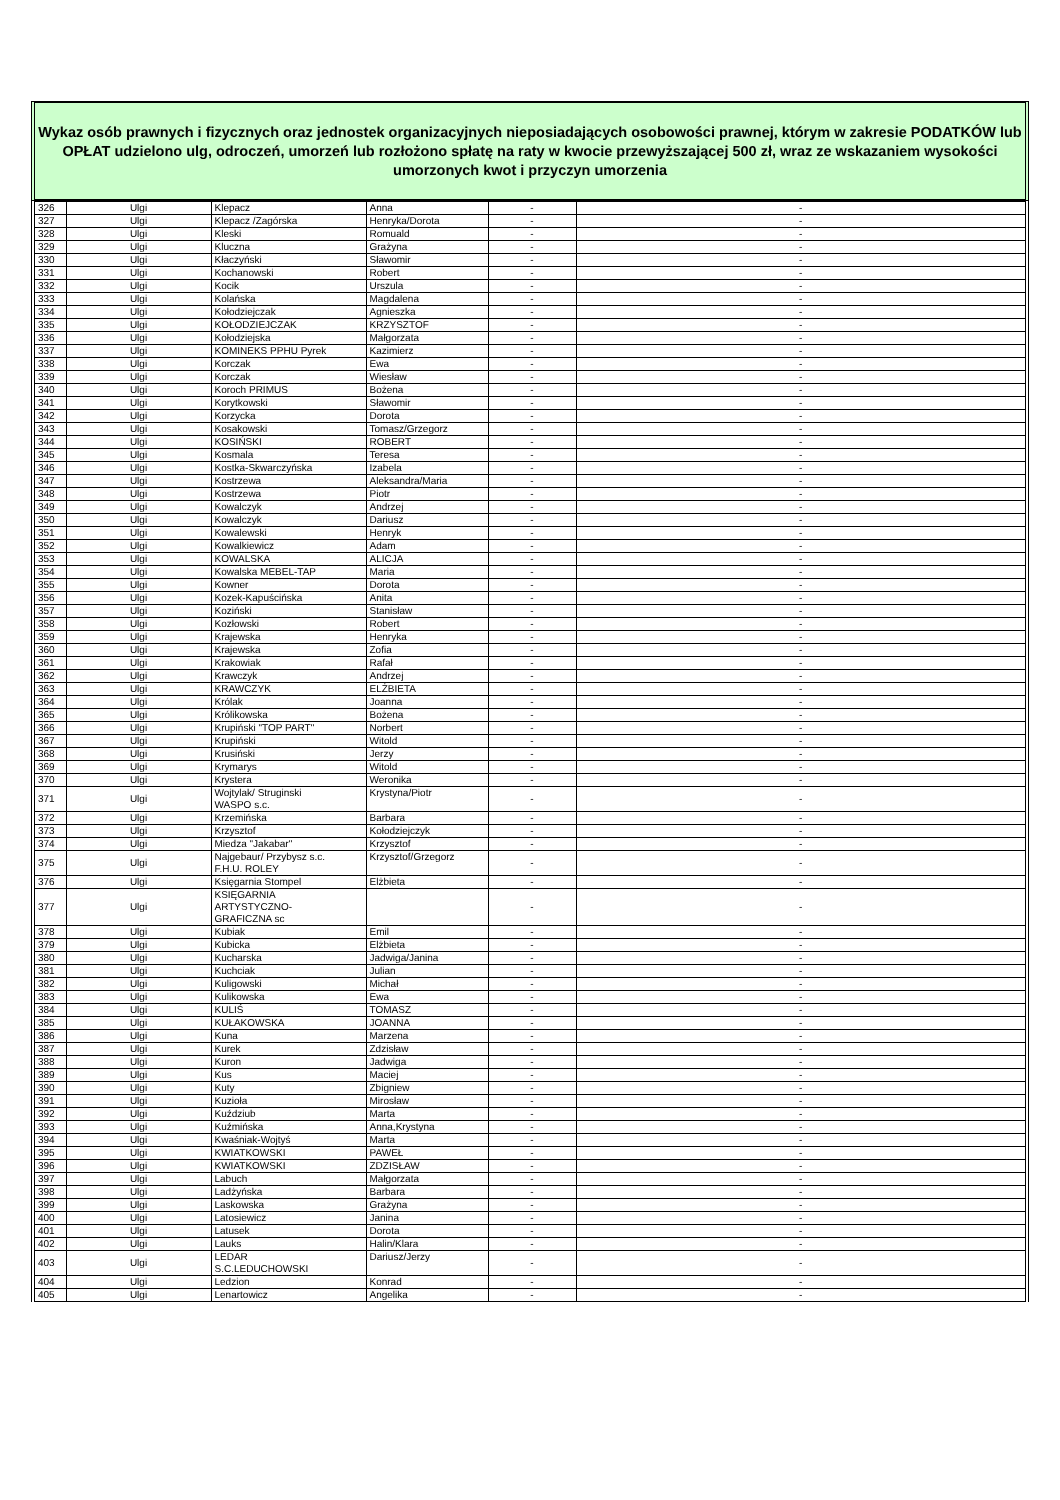Wykaz osób prawnych i fizycznych oraz jednostek organizacyjnych nieposiadających osobowości prawnej, którym w zakresie PODATKÓW lub OPŁAT udzielono ulg, odroczeń, umorzeń lub rozłożono spłatę na raty w kwocie przewyższającej 500 zł, wraz ze wskazaniem wysokości umorzonych kwot i przyczyn umorzenia
| 326 | Ulgi | Klepacz | Anna | - | - |
| 327 | Ulgi | Klepacz /Zagórska | Henryka/Dorota | - | - |
| 328 | Ulgi | Kleski | Romuald | - | - |
| 329 | Ulgi | Kluczna | Grażyna | - | - |
| 330 | Ulgi | Kłaczyński | Sławomir | - | - |
| 331 | Ulgi | Kochanowski | Robert | - | - |
| 332 | Ulgi | Kocik | Urszula | - | - |
| 333 | Ulgi | Kolańska | Magdalena | - | - |
| 334 | Ulgi | Kołodziejczak | Agnieszka | - | - |
| 335 | Ulgi | KOŁODZIEJCZAK | KRZYSZTOF | - | - |
| 336 | Ulgi | Kołodziejska | Małgorzata | - | - |
| 337 | Ulgi | KOMINEKS PPHU Pyrek | Kazimierz | - | - |
| 338 | Ulgi | Korczak | Ewa | - | - |
| 339 | Ulgi | Korczak | Wiesław | - | - |
| 340 | Ulgi | Koroch PRIMUS | Bożena | - | - |
| 341 | Ulgi | Korytkowski | Sławomir | - | - |
| 342 | Ulgi | Korzycka | Dorota | - | - |
| 343 | Ulgi | Kosakowski | Tomasz/Grzegorz | - | - |
| 344 | Ulgi | KOSIŃSKI | ROBERT | - | - |
| 345 | Ulgi | Kosmala | Teresa | - | - |
| 346 | Ulgi | Kostka-Skwarczyńska | Izabela | - | - |
| 347 | Ulgi | Kostrzewa | Aleksandra/Maria | - | - |
| 348 | Ulgi | Kostrzewa | Piotr | - | - |
| 349 | Ulgi | Kowalczyk | Andrzej | - | - |
| 350 | Ulgi | Kowalczyk | Dariusz | - | - |
| 351 | Ulgi | Kowalewski | Henryk | - | - |
| 352 | Ulgi | Kowalkiewicz | Adam | - | - |
| 353 | Ulgi | KOWALSKA | ALICJA | - | - |
| 354 | Ulgi | Kowalska MEBEL-TAP | Maria | - | - |
| 355 | Ulgi | Kowner | Dorota | - | - |
| 356 | Ulgi | Kozek-Kapuścińska | Anita | - | - |
| 357 | Ulgi | Koziński | Stanisław | - | - |
| 358 | Ulgi | Kozłowski | Robert | - | - |
| 359 | Ulgi | Krajewska | Henryka | - | - |
| 360 | Ulgi | Krajewska | Zofia | - | - |
| 361 | Ulgi | Krakowiak | Rafał | - | - |
| 362 | Ulgi | Krawczyk | Andrzej | - | - |
| 363 | Ulgi | KRAWCZYK | ELŻBIETA | - | - |
| 364 | Ulgi | Królak | Joanna | - | - |
| 365 | Ulgi | Królikowska | Bożena | - | - |
| 366 | Ulgi | Krupiński "TOP PART" | Norbert | - | - |
| 367 | Ulgi | Krupiński | Witold | - | - |
| 368 | Ulgi | Krusiński | Jerzy | - | - |
| 369 | Ulgi | Krymarys | Witold | - | - |
| 370 | Ulgi | Krystera | Weronika | - | - |
| 371 | Ulgi | Wojtylak/ Struginski WASPO s.c. | Krystyna/Piotr | - | - |
| 372 | Ulgi | Krzemińska | Barbara | - | - |
| 373 | Ulgi | Krzysztof | Kołodziejczyk | - | - |
| 374 | Ulgi | Miedza "Jakabar" | Krzysztof | - | - |
| 375 | Ulgi | Najgebaur/ Przybysz s.c. F.H.U. ROLEY | Krzysztof/Grzegorz | - | - |
| 376 | Ulgi | Księgarnia Stompel | Elżbieta | - | - |
| 377 | Ulgi | KSIĘGARNIA ARTYSTYCZNO- GRAFICZNA sc | | - | - |
| 378 | Ulgi | Kubiak | Emil | - | - |
| 379 | Ulgi | Kubicka | Elżbieta | - | - |
| 380 | Ulgi | Kucharska | Jadwiga/Janina | - | - |
| 381 | Ulgi | Kuchciak | Julian | - | - |
| 382 | Ulgi | Kuligowski | Michał | - | - |
| 383 | Ulgi | Kulikowska | Ewa | - | - |
| 384 | Ulgi | KULIŚ | TOMASZ | - | - |
| 385 | Ulgi | KUŁAKOWSKA | JOANNA | - | - |
| 386 | Ulgi | Kuna | Marzena | - | - |
| 387 | Ulgi | Kurek | Zdzisław | - | - |
| 388 | Ulgi | Kuron | Jadwiga | - | - |
| 389 | Ulgi | Kus | Maciej | - | - |
| 390 | Ulgi | Kuty | Zbigniew | - | - |
| 391 | Ulgi | Kuzioła | Mirosław | - | - |
| 392 | Ulgi | Kuździub | Marta | - | - |
| 393 | Ulgi | Kuźmińska | Anna,Krystyna | - | - |
| 394 | Ulgi | Kwaśniak-Wojtyś | Marta | - | - |
| 395 | Ulgi | KWIATKOWSKI | PAWEŁ | - | - |
| 396 | Ulgi | KWIATKOWSKI | ZDZISŁAW | - | - |
| 397 | Ulgi | Labuch | Małgorzata | - | - |
| 398 | Ulgi | Ladżyńska | Barbara | - | - |
| 399 | Ulgi | Laskowska | Grażyna | - | - |
| 400 | Ulgi | Latosiewicz | Janina | - | - |
| 401 | Ulgi | Latusek | Dorota | - | - |
| 402 | Ulgi | Lauks | Halin/Klara | - | - |
| 403 | Ulgi | LEDAR S.C.LEDUCHOWSKI | Dariusz/Jerzy | - | - |
| 404 | Ulgi | Ledzion | Konrad | - | - |
| 405 | Ulgi | Lenartowicz | Angelika | - | - |